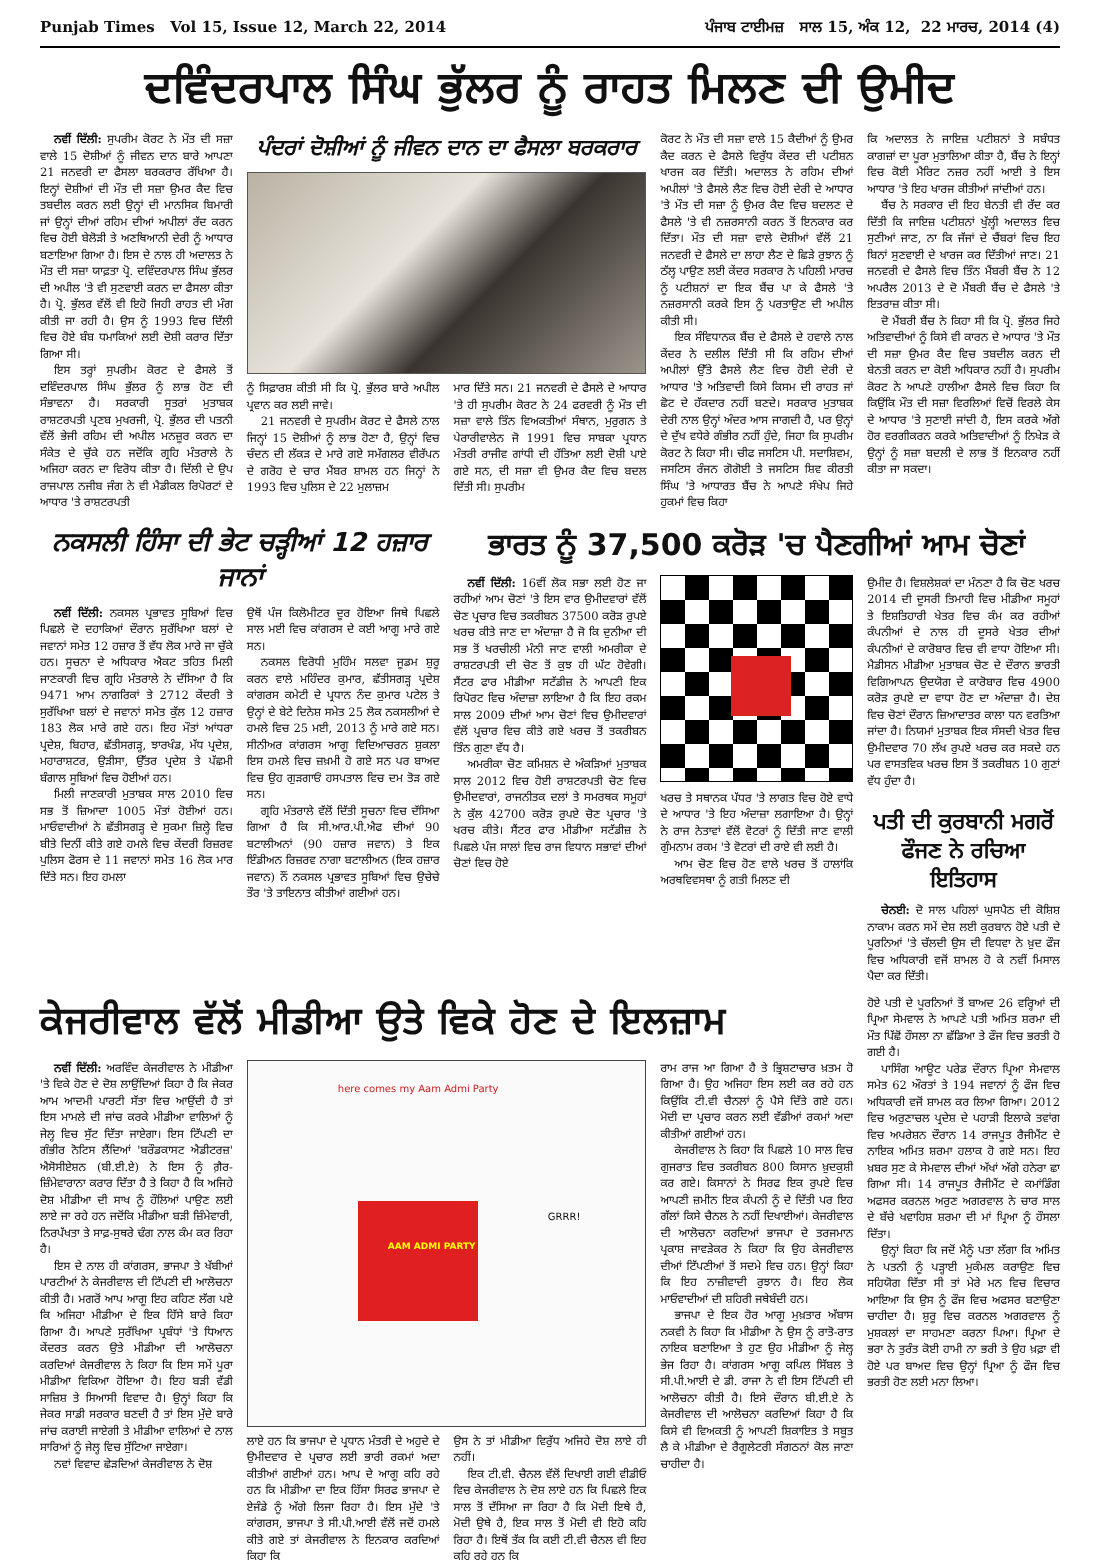Punjab Times Vol 15, Issue 12, March 22, 2014 ਪੰਜਾਬ ਟਾਈਮਜ਼ ਸਾਲ 15, ਅੰਕ 12, 22 ਮਾਰਚ, 2014 (4)
ਦਵਿੰਦਰਪਾਲ ਸਿੰਘ ਭੁੱਲਰ ਨੂੰ ਰਾਹਤ ਮਿਲਣ ਦੀ ਉਮੀਦ
ਨਵੀਂ ਦਿੱਲੀ: ਸੁਪਰੀਮ ਕੋਰਟ ਨੇ ਮੌਤ ਦੀ ਸਜ਼ਾ ਵਾਲੇ 15 ਦੋਸ਼ੀਆਂ ਨੂੰ ਜੀਵਨ ਦਾਨ ਬਾਰੇ ਆਪਣਾ 21 ਜਨਵਰੀ ਦਾ ਫੈਸਲਾ ਬਰਕਰਾਰ ਰੱਖਿਆ ਹੈ। ਇਨ੍ਹਾਂ ਦੋਸ਼ੀਆਂ ਦੀ ਮੌਤ ਦੀ ਸਜ਼ਾ ਉਮਰ ਕੈਦ ਵਿਚ ਤਬਦੀਲ ਕਰਨ ਲਈ ਉਨ੍ਹਾਂ ਦੀ ਮਾਨਸਿਕ ਬਿਮਾਰੀ ਜਾਂ ਉਨ੍ਹਾਂ ਦੀਆਂ ਰਹਿਮ ਦੀਆਂ ਅਪੀਲਾਂ ਰੱਦ ਕਰਨ ਵਿਚ ਹੋਈ ਬੇਲੋੜੀ ਤੇ ਅਣਥਿਆਨੀ ਦੇਰੀ ਨੂੰ ਆਧਾਰ ਬਣਾਇਆ ਗਿਆ ਹੈ। ਇਸ ਦੇ ਨਾਲ ਹੀ ਅਦਾਲਤ ਨੇ ਮੌਤ ਦੀ ਸਜ਼ਾ ਯਾਫ਼ਤਾ ਪ੍ਰੋ. ਦਵਿੰਦਰਪਾਲ ਸਿੰਘ ਭੁੱਲਰ ਦੀ ਅਪੀਲ 'ਤੇ ਵੀ ਸੁਣਵਾਈ ਕਰਨ ਦਾ ਫੈਸਲਾ ਕੀਤਾ ਹੈ। ਪ੍ਰੋ. ਭੁੱਲਰ ਵੱਲੋਂ ਵੀ ਇਹੋ ਜਿਹੀ ਰਾਹਤ ਦੀ ਮੰਗ ਕੀਤੀ ਜਾ ਰਹੀ ਹੈ। ਉਸ ਨੂੰ 1993 ਵਿਚ ਦਿੱਲੀ ਵਿਚ ਹੋਏ ਬੰਬ ਧਮਾਕਿਆਂ ਲਈ ਦੋਸ਼ੀ ਕਰਾਰ ਦਿੱਤਾ ਗਿਆ ਸੀ।
ਇਸ ਤਰ੍ਹਾਂ ਸੁਪਰੀਮ ਕੋਰਟ ਦੇ ਫੈਸਲੇ ਤੋਂ ਦਵਿੰਦਰਪਾਲ ਸਿੰਘ ਭੁੱਲਰ ਨੂੰ ਲਾਭ ਹੋਣ ਦੀ ਸੰਭਾਵਨਾ ਹੈ। ਸਰਕਾਰੀ ਸੂਤਰਾਂ ਮੁਤਾਬਕ ਰਾਸ਼ਟਰਪਤੀ ਪ੍ਰਣਬ ਮੁਖਰਜੀ, ਪ੍ਰੋ. ਭੁੱਲਰ ਦੀ ਪਤਨੀ ਵੱਲੋਂ ਭੇਜੀ ਰਹਿਮ ਦੀ ਅਪੀਲ ਮਨਜ਼ੂਰ ਕਰਨ ਦਾ ਸੰਕੇਤ ਦੇ ਚੁੱਕੇ ਹਨ ਜਦੋਂਕਿ ਗ੍ਰਹਿ ਮੰਤਰਾਲੇ ਨੇ ਅਜਿਹਾ ਕਰਨ ਦਾ ਵਿਰੋਧ ਕੀਤਾ ਹੈ। ਦਿੱਲੀ ਦੇ ਉਪ ਰਾਜਪਾਲ ਨਜੀਬ ਜੰਗ ਨੇ ਵੀ ਮੈਡੀਕਲ ਰਿਪੋਰਟਾਂ ਦੇ ਆਧਾਰ 'ਤੇ ਰਾਸ਼ਟਰਪਤੀ
ਪੰਦਰਾਂ ਦੋਸ਼ੀਆਂ ਨੂੰ ਜੀਵਨ ਦਾਨ ਦਾ ਫੈਸਲਾ ਬਰਕਰਾਰ
ਨੂੰ ਸਿਫ਼ਾਰਸ਼ ਕੀਤੀ ਸੀ ਕਿ ਪ੍ਰੋ. ਭੁੱਲਰ ਬਾਰੇ ਅਪੀਲ ਪ੍ਰਵਾਨ ਕਰ ਲਈ ਜਾਵੇ।
21 ਜਨਵਰੀ ਦੇ ਸੁਪਰੀਮ ਕੋਰਟ ਦੇ ਫੈਸਲੇ ਨਾਲ ਜਿਨ੍ਹਾਂ 15 ਦੋਸ਼ੀਆਂ ਨੂੰ ਲਾਭ ਹੋਣਾ ਹੈ, ਉਨ੍ਹਾਂ ਵਿਚ ਚੰਦਨ ਦੀ ਲੱਕੜ ਦੇ ਮਾਰੇ ਗਏ ਸਮੱਗਲਰ ਵੀਰੱਪਨ ਦੇ ਗਰੋਹ ਦੇ ਚਾਰ ਮੈਂਬਰ ਸ਼ਾਮਲ ਹਨ ਜਿਨ੍ਹਾਂ ਨੇ 1993 ਵਿਚ ਪੁਲਿਸ ਦੇ 22 ਮੁਲਾਜ਼ਮ
ਮਾਰ ਦਿੱਤੇ ਸਨ। 21 ਜਨਵਰੀ ਦੇ ਫੈਸਲੇ ਦੇ ਆਧਾਰ 'ਤੇ ਹੀ ਸੁਪਰੀਮ ਕੋਰਟ ਨੇ 24 ਫਰਵਰੀ ਨੂੰ ਮੌਤ ਦੀ ਸਜ਼ਾ ਵਾਲੇ ਤਿੰਨ ਵਿਅਕਤੀਆਂ ਸੰਥਾਨ, ਮੁਰੁਗਨ ਤੇ ਪੇਰਾਰੀਵਾਲੇਨ ਜੋ 1991 ਵਿਚ ਸਾਬਕਾ ਪ੍ਰਧਾਨ ਮੰਤਰੀ ਰਾਜੀਵ ਗਾਂਧੀ ਦੀ ਹੱਤਿਆ ਲਈ ਦੋਸ਼ੀ ਪਾਏ ਗਏ ਸਨ, ਦੀ ਸਜ਼ਾ ਵੀ ਉਮਰ ਕੈਦ ਵਿਚ ਬਦਲ ਦਿੱਤੀ ਸੀ। ਸੁਪਰੀਮ
ਕੋਰਟ ਨੇ ਮੌਤ ਦੀ ਸਜ਼ਾ ਵਾਲੇ 15 ਕੈਦੀਆਂ ਨੂੰ ਉਮਰ ਕੈਦ ਕਰਨ ਦੇ ਫੈਸਲੇ ਵਿਰੁੱਧ ਕੇਂਦਰ ਦੀ ਪਟੀਸ਼ਨ ਖਾਰਜ ਕਰ ਦਿੱਤੀ। ਅਦਾਲਤ ਨੇ ਰਹਿਮ ਦੀਆਂ ਅਪੀਲਾਂ 'ਤੇ ਫੈਸਲੇ ਲੈਣ ਵਿਚ ਹੋਈ ਦੇਰੀ ਦੇ ਆਧਾਰ 'ਤੇ ਮੌਤ ਦੀ ਸਜ਼ਾ ਨੂੰ ਉਮਰ ਕੈਦ ਵਿਚ ਬਦਲਣ ਦੇ ਫੈਸਲੇ 'ਤੇ ਵੀ ਨਜ਼ਰਸਾਨੀ ਕਰਨ ਤੋਂ ਇਨਕਾਰ ਕਰ ਦਿੱਤਾ। ਮੌਤ ਦੀ ਸਜ਼ਾ ਵਾਲੇ ਦੋਸ਼ੀਆਂ ਵੱਲੋਂ 21 ਜਨਵਰੀ ਦੇ ਫੈਸਲੇ ਦਾ ਲਾਹਾ ਲੈਣ ਦੇ ਛਿੜੇ ਰੁਝਾਨ ਨੂੰ ਠੱਲ੍ਹ ਪਾਉਣ ਲਈ ਕੇਂਦਰ ਸਰਕਾਰ ਨੇ ਪਹਿਲੀ ਮਾਰਚ ਨੂੰ ਪਟੀਸ਼ਨਾਂ ਦਾ ਇਕ ਬੈਂਚ ਪਾ ਕੇ ਫੈਸਲੇ 'ਤੇ ਨਜ਼ਰਸਾਨੀ ਕਰਕੇ ਇਸ ਨੂੰ ਪਰਤਾਉਣ ਦੀ ਅਪੀਲ ਕੀਤੀ ਸੀ।
ਇਕ ਸੰਵਿਧਾਨਕ ਬੈਂਚ ਦੇ ਫੈਸਲੇ ਦੇ ਹਵਾਲੇ ਨਾਲ ਕੇਂਦਰ ਨੇ ਦਲੀਲ ਦਿੱਤੀ ਸੀ ਕਿ ਰਹਿਮ ਦੀਆਂ ਅਪੀਲਾਂ ਉੱਤੇ ਫੈਸਲੇ ਲੈਣ ਵਿਚ ਹੋਈ ਦੇਰੀ ਦੇ ਆਧਾਰ 'ਤੇ ਅਤਿਵਾਦੀ ਕਿਸੇ ਕਿਸਮ ਦੀ ਰਾਹਤ ਜਾਂ ਛੋਟ ਦੇ ਹੱਕਦਾਰ ਨਹੀਂ ਬਣਦੇ। ਸਰਕਾਰ ਮੁਤਾਬਕ ਦੇਰੀ ਨਾਲ ਉਨ੍ਹਾਂ ਅੰਦਰ ਆਸ ਜਾਗਦੀ ਹੈ, ਪਰ ਉਨ੍ਹਾਂ ਦੇ ਦੁੱਖ ਵਧੇਰੇ ਗੰਭੀਰ ਨਹੀਂ ਹੁੰਦੇ, ਜਿਹਾ ਕਿ ਸੁਪਰੀਮ ਕੋਰਟ ਨੇ ਕਿਹਾ ਸੀ। ਚੀਫ ਜਸਟਿਸ ਪੀ. ਸਦਾਸ਼ਿਵਮ, ਜਸਟਿਸ ਰੰਜਨ ਗੋਗੋਈ ਤੇ ਜਸਟਿਸ ਸ਼ਿਵ ਕੀਰਤੀ ਸਿੰਘ 'ਤੇ ਆਧਾਰਤ ਬੈਂਚ ਨੇ ਆਪਣੇ ਸੰਖੇਪ ਜਿਹੇ ਹੁਕਮਾਂ ਵਿਚ ਕਿਹਾ
ਕਿ ਅਦਾਲਤ ਨੇ ਜਾਇਜ਼ ਪਟੀਸ਼ਨਾਂ ਤੇ ਸਬੰਧਤ ਕਾਗਜ਼ਾਂ ਦਾ ਪੂਰਾ ਮੁਤਾਲਿਆ ਕੀਤਾ ਹੈ, ਬੈਂਚ ਨੇ ਇਨ੍ਹਾਂ ਵਿਚ ਕੋਈ ਮੈਰਿਟ ਨਜ਼ਰ ਨਹੀਂ ਆਈ ਤੇ ਇਸ ਆਧਾਰ 'ਤੇ ਇਹ ਖਾਰਜ ਕੀਤੀਆਂ ਜਾਂਦੀਆਂ ਹਨ।
ਬੈਂਚ ਨੇ ਸਰਕਾਰ ਦੀ ਇਹ ਬੇਨਤੀ ਵੀ ਰੱਦ ਕਰ ਦਿੱਤੀ ਕਿ ਜਾਇਜ਼ ਪਟੀਸ਼ਨਾਂ ਖੁੱਲ੍ਹੀ ਅਦਾਲਤ ਵਿਚ ਸੁਣੀਆਂ ਜਾਣ, ਨਾ ਕਿ ਜੱਜਾਂ ਦੇ ਚੈਂਬਰਾਂ ਵਿਚ ਇਹ ਬਿਨਾਂ ਸੁਣਵਾਈ ਦੇ ਖਾਰਜ ਕਰ ਦਿੱਤੀਆਂ ਜਾਣ। 21 ਜਨਵਰੀ ਦੇ ਫੈਸਲੇ ਵਿਚ ਤਿੰਨ ਮੈਂਬਰੀ ਬੈਂਚ ਨੇ 12 ਅਪਰੈਲ 2013 ਦੇ ਦੋ ਮੈਂਬਰੀ ਬੈਂਚ ਦੇ ਫੈਸਲੇ 'ਤੇ ਇਤਰਾਜ਼ ਕੀਤਾ ਸੀ।
ਦੋ ਮੈਂਬਰੀ ਬੈਂਚ ਨੇ ਕਿਹਾ ਸੀ ਕਿ ਪ੍ਰੋ. ਭੁੱਲਰ ਜਿਹੇ ਅਤਿਵਾਦੀਆਂ ਨੂੰ ਕਿਸੇ ਵੀ ਕਾਰਨ ਦੇ ਆਧਾਰ 'ਤੇ ਮੌਤ ਦੀ ਸਜ਼ਾ ਉਮਰ ਕੈਦ ਵਿਚ ਤਬਦੀਲ ਕਰਨ ਦੀ ਬੇਨਤੀ ਕਰਨ ਦਾ ਕੋਈ ਅਧਿਕਾਰ ਨਹੀਂ ਹੈ। ਸੁਪਰੀਮ ਕੋਰਟ ਨੇ ਆਪਣੇ ਹਾਲੀਆ ਫੈਸਲੇ ਵਿਚ ਕਿਹਾ ਕਿ ਕਿਉਂਕਿ ਮੌਤ ਦੀ ਸਜ਼ਾ ਵਿਰਲਿਆਂ ਵਿਚੋਂ ਵਿਰਲੇ ਕੇਸ ਦੇ ਆਧਾਰ 'ਤੇ ਸੁਣਾਈ ਜਾਂਦੀ ਹੈ, ਇਸ ਕਰਕੇ ਅੱਗੇ ਹੋਰ ਵਰਗੀਕਰਨ ਕਰਕੇ ਅਤਿਵਾਦੀਆਂ ਨੂੰ ਨਿਖੇੜ ਕੇ ਉਨ੍ਹਾਂ ਨੂੰ ਸਜ਼ਾ ਬਦਲੀ ਦੇ ਲਾਭ ਤੋਂ ਇਨਕਾਰ ਨਹੀਂ ਕੀਤਾ ਜਾ ਸਕਦਾ।
ਨਕਸਲੀ ਹਿੰਸਾ ਦੀ ਭੇਟ ਚੜ੍ਹੀਆਂ 12 ਹਜ਼ਾਰ ਜਾਨਾਂ
ਨਵੀਂ ਦਿੱਲੀ: ਨਕਸਲ ਪ੍ਰਭਾਵਤ ਸੂਬਿਆਂ ਵਿਚ ਪਿਛਲੇ ਦੋ ਦਹਾਕਿਆਂ ਦੌਰਾਨ ਸੁਰੱਖਿਆ ਬਲਾਂ ਦੇ ਜਵਾਨਾਂ ਸਮੇਤ 12 ਹਜ਼ਾਰ ਤੋਂ ਵੱਧ ਲੋਕ ਮਾਰੇ ਜਾ ਚੁੱਕੇ ਹਨ। ਸੂਚਨਾ ਦੇ ਅਧਿਕਾਰ ਐਕਟ ਤਹਿਤ ਮਿਲੀ ਜਾਣਕਾਰੀ ਵਿਚ ਗ੍ਰਹਿ ਮੰਤਰਾਲੇ ਨੇ ਦੱਸਿਆ ਹੈ ਕਿ 9471 ਆਮ ਨਾਗਰਿਕਾਂ ਤੇ 2712 ਕੇਂਦਰੀ ਤੇ ਸੁਰੱਖਿਆ ਬਲਾਂ ਦੇ ਜਵਾਨਾਂ ਸਮੇਤ ਕੁੱਲ 12 ਹਜ਼ਾਰ 183 ਲੋਕ ਮਾਰੇ ਗਏ ਹਨ। ਇਹ ਮੌਤਾਂ ਆਂਧਰਾ ਪ੍ਰਦੇਸ਼, ਬਿਹਾਰ, ਛੱਤੀਸਗੜ੍ਹ, ਝਾਰਖੰਡ, ਮੱਧ ਪ੍ਰਦੇਸ਼, ਮਹਾਰਾਸ਼ਟਰ, ਉੜੀਸਾ, ਉੱਤਰ ਪ੍ਰਦੇਸ਼ ਤੇ ਪੱਛਮੀ ਬੰਗਾਲ ਸੂਬਿਆਂ ਵਿਚ ਹੋਈਆਂ ਹਨ।
ਮਿਲੀ ਜਾਣਕਾਰੀ ਮੁਤਾਬਕ ਸਾਲ 2010 ਵਿਚ ਸਭ ਤੋਂ ਜ਼ਿਆਦਾ 1005 ਮੌਤਾਂ ਹੋਈਆਂ ਹਨ। ਮਾਓਵਾਦੀਆਂ ਨੇ ਛੱਤੀਸਗੜ੍ਹ ਦੇ ਸੁਕਮਾ ਜ਼ਿਲ੍ਹੇ ਵਿਚ ਬੀਤੇ ਦਿਨੀਂ ਕੀਤੇ ਗਏ ਹਮਲੇ ਵਿਚ ਕੇਂਦਰੀ ਰਿਜ਼ਰਵ ਪੁਲਿਸ ਫੋਰਸ ਦੇ 11 ਜਵਾਨਾਂ ਸਮੇਤ 16 ਲੋਕ ਮਾਰ ਦਿੱਤੇ ਸਨ। ਇਹ ਹਮਲਾ
ਉਥੋਂ ਪੰਜ ਕਿਲੋਮੀਟਰ ਦੂਰ ਹੋਇਆ ਜਿਥੇ ਪਿਛਲੇ ਸਾਲ ਮਈ ਵਿਚ ਕਾਂਗਰਸ ਦੇ ਕਈ ਆਗੂ ਮਾਰੇ ਗਏ ਸਨ।
ਨਕਸਲ ਵਿਰੋਧੀ ਮੁਹਿੰਮ ਸਲਵਾ ਜੂਡਮ ਸ਼ੁਰੂ ਕਰਨ ਵਾਲੇ ਮਹਿੰਦਰ ਕੁਮਾਰ, ਛੱਤੀਸਗੜ੍ਹ ਪ੍ਰਦੇਸ਼ ਕਾਂਗਰਸ ਕਮੇਟੀ ਦੇ ਪ੍ਰਧਾਨ ਨੰਦ ਕੁਮਾਰ ਪਟੇਲ ਤੇ ਉਨ੍ਹਾਂ ਦੇ ਬੇਟੇ ਦਿਨੇਸ਼ ਸਮੇਤ 25 ਲੋਕ ਨਕਸਲੀਆਂ ਦੇ ਹਮਲੇ ਵਿਚ 25 ਮਈ, 2013 ਨੂੰ ਮਾਰੇ ਗਏ ਸਨ। ਸੀਨੀਅਰ ਕਾਂਗਰਸ ਆਗੂ ਵਿਦਿਆਚਰਨ ਸ਼ੁਕਲਾ ਇਸ ਹਮਲੇ ਵਿਚ ਜ਼ਖ਼ਮੀ ਹੋ ਗਏ ਸਨ ਪਰ ਬਾਅਦ ਵਿਚ ਉਹ ਗੁੜਗਾਓਂ ਹਸਪਤਾਲ ਵਿਚ ਦਮ ਤੋੜ ਗਏ ਸਨ।
ਗ੍ਰਹਿ ਮੰਤਰਾਲੇ ਵੱਲੋਂ ਦਿੱਤੀ ਸੂਚਨਾ ਵਿਚ ਦੱਸਿਆ ਗਿਆ ਹੈ ਕਿ ਸੀ.ਆਰ.ਪੀ.ਐਫ ਦੀਆਂ 90 ਬਟਾਲੀਅਨਾਂ (90 ਹਜ਼ਾਰ ਜਵਾਨ) ਤੇ ਇਕ ਇੰਡੀਅਨ ਰਿਜ਼ਰਵ ਨਾਗਾ ਬਟਾਲੀਅਨ (ਇਕ ਹਜ਼ਾਰ ਜਵਾਨ) ਨੌਂ ਨਕਸਲ ਪ੍ਰਭਾਵਤ ਸੂਬਿਆਂ ਵਿਚ ਉਚੇਚੇ ਤੌਰ 'ਤੇ ਤਾਇਨਾਤ ਕੀਤੀਆਂ ਗਈਆਂ ਹਨ।
ਭਾਰਤ ਨੂੰ 37,500 ਕਰੋੜ 'ਚ ਪੈਣਗੀਆਂ ਆਮ ਚੋਣਾਂ
ਨਵੀਂ ਦਿੱਲੀ: 16ਵੀਂ ਲੋਕ ਸਭਾ ਲਈ ਹੋਣ ਜਾ ਰਹੀਆਂ ਆਮ ਚੋਣਾਂ 'ਤੇ ਇਸ ਵਾਰ ਉਮੀਦਵਾਰਾਂ ਵੱਲੋਂ ਚੋਣ ਪ੍ਰਚਾਰ ਵਿਚ ਤਕਰੀਬਨ 37500 ਕਰੋੜ ਰੁਪਏ ਖਰਚ ਕੀਤੇ ਜਾਣ ਦਾ ਅੰਦਾਜ਼ਾ ਹੈ ਜੋ ਕਿ ਦੁਨੀਆ ਦੀ ਸਭ ਤੋਂ ਖਰਚੀਲੀ ਮੰਨੀ ਜਾਣ ਵਾਲੀ ਅਮਰੀਕਾ ਦੇ ਰਾਸ਼ਟਰਪਤੀ ਦੀ ਚੋਣ ਤੋਂ ਕੁਝ ਹੀ ਘੱਟ ਹੋਵੇਗੀ। ਸੈਂਟਰ ਫਾਰ ਮੀਡੀਆ ਸਟੱਡੀਜ਼ ਨੇ ਆਪਣੀ ਇਕ ਰਿਪੋਰਟ ਵਿਚ ਅੰਦਾਜ਼ਾ ਲਾਇਆ ਹੈ ਕਿ ਇਹ ਰਕਮ ਸਾਲ 2009 ਦੀਆਂ ਆਮ ਚੋਣਾਂ ਵਿਚ ਉਮੀਦਵਾਰਾਂ ਵੱਲੋਂ ਪ੍ਰਚਾਰ ਵਿਚ ਕੀਤੇ ਗਏ ਖਰਚ ਤੋਂ ਤਕਰੀਬਨ ਤਿੰਨ ਗੁਣਾ ਵੱਧ ਹੈ।
ਅਮਰੀਕਾ ਚੋਣ ਕਮਿਸ਼ਨ ਦੇ ਅੰਕੜਿਆਂ ਮੁਤਾਬਕ ਸਾਲ 2012 ਵਿਚ ਹੋਈ ਰਾਸ਼ਟਰਪਤੀ ਚੋਣ ਵਿਚ ਉਮੀਦਵਾਰਾਂ, ਰਾਜਨੀਤਕ ਦਲਾਂ ਤੇ ਸਮਰਥਕ ਸਮੂਹਾਂ ਨੇ ਕੁੱਲ 42700 ਕਰੋੜ ਰੁਪਏ ਚੋਣ ਪ੍ਰਚਾਰ 'ਤੇ ਖਰਚ ਕੀਤੇ। ਸੈਂਟਰ ਫਾਰ ਮੀਡੀਆ ਸਟੱਡੀਜ਼ ਨੇ ਪਿਛਲੇ ਪੰਜ ਸਾਲਾਂ ਵਿਚ ਰਾਜ ਵਿਧਾਨ ਸਭਾਵਾਂ ਦੀਆਂ ਚੋਣਾਂ ਵਿਚ ਹੋਏ
ਖਰਚ ਤੇ ਸਥਾਨਕ ਪੱਧਰ 'ਤੇ ਲਾਗਤ ਵਿਚ ਹੋਏ ਵਾਧੇ ਦੇ ਆਧਾਰ 'ਤੇ ਇਹ ਅੰਦਾਜ਼ਾ ਲਗਾਇਆ ਹੈ। ਉਨ੍ਹਾਂ ਨੇ ਰਾਜ ਨੇਤਾਵਾਂ ਵੱਲੋਂ ਵੋਟਰਾਂ ਨੂੰ ਦਿੱਤੀ ਜਾਣ ਵਾਲੀ ਗੁੰਮਨਾਮ ਰਕਮ 'ਤੇ ਵੋਟਰਾਂ ਦੀ ਰਾਏ ਵੀ ਲਈ ਹੈ।
ਆਮ ਚੋਣ ਵਿਚ ਹੋਣ ਵਾਲੇ ਖਰਚ ਤੋਂ ਹਾਲਾਂਕਿ ਅਰਥਵਿਵਸਥਾ ਨੂੰ ਗਤੀ ਮਿਲਣ ਦੀ
ਉਮੀਦ ਹੈ। ਵਿਸ਼ਲੇਸ਼ਕਾਂ ਦਾ ਮੰਨਣਾ ਹੈ ਕਿ ਚੋਣ ਖਰਚ 2014 ਦੀ ਦੂਸਰੀ ਤਿਮਾਹੀ ਵਿਚ ਮੀਡੀਆ ਸਮੂਹਾਂ ਤੇ ਇਸ਼ਤਿਹਾਰੀ ਖੇਤਰ ਵਿਚ ਕੰਮ ਕਰ ਰਹੀਆਂ ਕੰਪਨੀਆਂ ਦੇ ਨਾਲ ਹੀ ਦੂਸਰੇ ਖੇਤਰ ਦੀਆਂ ਕੰਪਨੀਆਂ ਦੇ ਕਾਰੋਬਾਰ ਵਿਚ ਵੀ ਵਾਧਾ ਹੋਇਆ ਸੀ। ਮੈਡੀਸਨ ਮੀਡੀਆ ਮੁਤਾਬਕ ਚੋਣ ਦੇ ਦੌਰਾਨ ਭਾਰਤੀ ਵਿਗਿਆਪਨ ਉਦਯੋਗ ਦੇ ਕਾਰੋਬਾਰ ਵਿਚ 4900 ਕਰੋੜ ਰੁਪਏ ਦਾ ਵਾਧਾ ਹੋਣ ਦਾ ਅੰਦਾਜ਼ਾ ਹੈ। ਦੇਸ਼ ਵਿਚ ਚੋਣਾਂ ਦੌਰਾਨ ਜ਼ਿਆਦਾਤਰ ਕਾਲਾ ਧਨ ਵਰਤਿਆ ਜਾਂਦਾ ਹੈ। ਨਿਯਮਾਂ ਮੁਤਾਬਕ ਇਕ ਸੰਸਦੀ ਖੇਤਰ ਵਿਚ ਉਮੀਦਵਾਰ 70 ਲੱਖ ਰੁਪਏ ਖਰਚ ਕਰ ਸਕਦੇ ਹਨ ਪਰ ਵਾਸਤਵਿਕ ਖਰਚ ਇਸ ਤੋਂ ਤਕਰੀਬਨ 10 ਗੁਣਾਂ ਵੱਧ ਹੁੰਦਾ ਹੈ।
ਪਤੀ ਦੀ ਕੁਰਬਾਨੀ ਮਗਰੋਂ ਫੌਜਣ ਨੇ ਰਚਿਆ ਇਤਿਹਾਸ
ਚੇਨਈ: ਦੋ ਸਾਲ ਪਹਿਲਾਂ ਘੁਸਪੈਠ ਦੀ ਕੋਸ਼ਿਸ਼ ਨਾਕਾਮ ਕਰਨ ਸਮੇਂ ਦੇਸ਼ ਲਈ ਕੁਰਬਾਨ ਹੋਏ ਪਤੀ ਦੇ ਪੂਰਨਿਆਂ 'ਤੇ ਚੱਲਦੀ ਉਸ ਦੀ ਵਿਧਵਾ ਨੇ ਖ਼ੁਦ ਫੌਜ ਵਿਚ ਅਧਿਕਾਰੀ ਵਜੋਂ ਸ਼ਾਮਲ ਹੋ ਕੇ ਨਵੀਂ ਮਿਸਾਲ ਪੈਦਾ ਕਰ ਦਿੱਤੀ।
ਕੇਜਰੀਵਾਲ ਵੱਲੋਂ ਮੀਡੀਆ ਉਤੇ ਵਿਕੇ ਹੋਣ ਦੇ ਇਲਜ਼ਾਮ
ਨਵੀਂ ਦਿੱਲੀ: ਅਰਵਿੰਦ ਕੇਜਰੀਵਾਲ ਨੇ ਮੀਡੀਆ 'ਤੇ ਵਿਕੇ ਹੋਣ ਦੇ ਦੋਸ਼ ਲਾਉਂਦਿਆਂ ਕਿਹਾ ਹੈ ਕਿ ਜੇਕਰ ਆਮ ਆਦਮੀ ਪਾਰਟੀ ਸੱਤਾ ਵਿਚ ਆਉਂਦੀ ਹੈ ਤਾਂ ਇਸ ਮਾਮਲੇ ਦੀ ਜਾਂਚ ਕਰਕੇ ਮੀਡੀਆ ਵਾਲਿਆਂ ਨੂੰ ਜੇਲ੍ਹ ਵਿਚ ਸੁੱਟ ਦਿੱਤਾ ਜਾਏਗਾ। ਇਸ ਟਿੱਪਣੀ ਦਾ ਗੰਭੀਰ ਨੋਟਿਸ ਲੈਂਦਿਆਂ 'ਬਰੌਡਕਾਸਟ ਐਡੀਟਰਜ਼' ਐਸੋਸੀਏਸ਼ਨ (ਬੀ.ਈ.ਏ) ਨੇ ਇਸ ਨੂੰ ਗ਼ੈਰ-ਜ਼ਿੰਮੇਵਾਰਾਨਾ ਕਰਾਰ ਦਿੱਤਾ ਹੈ ਤੇ ਕਿਹਾ ਹੈ ਕਿ ਅਜਿਹੇ ਦੋਸ਼ ਮੀਡੀਆ ਦੀ ਸਾਖ ਨੂੰ ਹੌਲਿਆਂ ਪਾਉਣ ਲਈ ਲਾਏ ਜਾ ਰਹੇ ਹਨ ਜਦੋਂਕਿ ਮੀਡੀਆ ਬੜੀ ਜ਼ਿੰਮੇਵਾਰੀ, ਨਿਰਪੱਖਤਾ ਤੇ ਸਾਫ਼-ਸੁਥਰੇ ਢੰਗ ਨਾਲ ਕੰਮ ਕਰ ਰਿਹਾ ਹੈ।
ਇਸ ਦੇ ਨਾਲ ਹੀ ਕਾਂਗਰਸ, ਭਾਜਪਾ ਤੇ ਖੱਬੀਆਂ ਪਾਰਟੀਆਂ ਨੇ ਕੇਜਰੀਵਾਲ ਦੀ ਟਿੱਪਣੀ ਦੀ ਆਲੋਚਨਾ ਕੀਤੀ ਹੈ। ਮਗਰੋਂ ਆਪ ਆਗੂ ਇਹ ਕਹਿਣ ਲੱਗ ਪਏ ਕਿ ਅਜਿਹਾ ਮੀਡੀਆ ਦੇ ਇਕ ਹਿੱਸੇ ਬਾਰੇ ਕਿਹਾ ਗਿਆ ਹੈ। ਆਪਣੇ ਸੁਰੱਖਿਆ ਪ੍ਰਬੰਧਾਂ 'ਤੇ ਧਿਆਨ ਕੇਂਦਰਤ ਕਰਨ ਉਤੇ ਮੀਡੀਆ ਦੀ ਆਲੋਚਨਾ ਕਰਦਿਆਂ ਕੇਜਰੀਵਾਲ ਨੇ ਕਿਹਾ ਕਿ ਇਸ ਸਮੇਂ ਪੂਰਾ ਮੀਡੀਆ ਵਿਕਿਆ ਹੋਇਆ ਹੈ। ਇਹ ਬੜੀ ਵੱਡੀ ਸਾਜ਼ਿਸ਼ ਤੇ ਸਿਆਸੀ ਵਿਵਾਦ ਹੈ। ਉਨ੍ਹਾਂ ਕਿਹਾ ਕਿ ਜੇਕਰ ਸਾਡੀ ਸਰਕਾਰ ਬਣਦੀ ਹੈ ਤਾਂ ਇਸ ਮੁੱਦੇ ਬਾਰੇ ਜਾਂਚ ਕਰਾਈ ਜਾਏਗੀ ਤੇ ਮੀਡੀਆ ਵਾਲਿਆਂ ਦੇ ਨਾਲ ਸਾਰਿਆਂ ਨੂੰ ਜੇਲ੍ਹ ਵਿਚ ਸੁੱਟਿਆ ਜਾਏਗਾ।
ਨਵਾਂ ਵਿਵਾਦ ਛੇੜਦਿਆਂ ਕੇਜਰੀਵਾਲ ਨੇ ਦੋਸ਼
here comes my Aam Admi Party
AAM ADMI PARTY
GRRR!
ਲਾਏ ਹਨ ਕਿ ਭਾਜਪਾ ਦੇ ਪ੍ਰਧਾਨ ਮੰਤਰੀ ਦੇ ਅਹੁਦੇ ਦੇ ਉਮੀਦਵਾਰ ਦੇ ਪ੍ਰਚਾਰ ਲਈ ਭਾਰੀ ਰਕਮਾਂ ਅਦਾ ਕੀਤੀਆਂ ਗਈਆਂ ਹਨ। ਆਪ ਦੇ ਆਗੂ ਕਹਿ ਰਹੇ ਹਨ ਕਿ ਮੀਡੀਆ ਦਾ ਇਕ ਹਿੱਸਾ ਸਿਰਫ ਭਾਜਪਾ ਦੇ ਏਜੰਡੇ ਨੂੰ ਅੱਗੇ ਲਿਜਾ ਰਿਹਾ ਹੈ। ਇਸ ਮੁੱਦੇ 'ਤੇ ਕਾਂਗਰਸ, ਭਾਜਪਾ ਤੇ ਸੀ.ਪੀ.ਆਈ ਵੱਲੋਂ ਜਦੋਂ ਹਮਲੇ ਕੀਤੇ ਗਏ ਤਾਂ ਕੇਜਰੀਵਾਲ ਨੇ ਇਨਕਾਰ ਕਰਦਿਆਂ ਕਿਹਾ ਕਿ
ਉਸ ਨੇ ਤਾਂ ਮੀਡੀਆ ਵਿਰੁੱਧ ਅਜਿਹੇ ਦੋਸ਼ ਲਾਏ ਹੀ ਨਹੀਂ।
ਇਕ ਟੀ.ਵੀ. ਚੈਨਲ ਵੱਲੋਂ ਦਿਖਾਈ ਗਈ ਵੀਡੀਓ ਵਿਚ ਕੇਜਰੀਵਾਲ ਨੇ ਦੋਸ਼ ਲਾਏ ਹਨ ਕਿ ਪਿਛਲੇ ਇਕ ਸਾਲ ਤੋਂ ਦੱਸਿਆ ਜਾ ਰਿਹਾ ਹੈ ਕਿ ਮੋਦੀ ਇਥੇ ਹੈ, ਮੋਦੀ ਉਥੇ ਹੈ, ਇਕ ਸਾਲ ਤੋਂ ਮੋਦੀ ਵੀ ਇਹੋ ਕਹਿ ਰਿਹਾ ਹੈ। ਇਥੋਂ ਤੱਕ ਕਿ ਕਈ ਟੀ.ਵੀ ਚੈਨਲ ਵੀ ਇਹ ਕਹਿ ਰਹੇ ਹਨ ਕਿ
ਰਾਮ ਰਾਜ ਆ ਗਿਆ ਹੈ ਤੇ ਭ੍ਰਿਸ਼ਟਾਚਾਰ ਖ਼ਤਮ ਹੋ ਗਿਆ ਹੈ। ਉਹ ਅਜਿਹਾ ਇਸ ਲਈ ਕਰ ਰਹੇ ਹਨ ਕਿਉਂਕਿ ਟੀ.ਵੀ ਚੈਨਲਾਂ ਨੂੰ ਪੈਸੇ ਦਿੱਤੇ ਗਏ ਹਨ। ਮੋਦੀ ਦਾ ਪ੍ਰਚਾਰ ਕਰਨ ਲਈ ਵੱਡੀਆਂ ਰਕਮਾਂ ਅਦਾ ਕੀਤੀਆਂ ਗਈਆਂ ਹਨ।
ਕੇਜਰੀਵਾਲ ਨੇ ਕਿਹਾ ਕਿ ਪਿਛਲੇ 10 ਸਾਲ ਵਿਚ ਗੁਜਰਾਤ ਵਿਚ ਤਕਰੀਬਨ 800 ਕਿਸਾਨ ਖ਼ੁਦਕੁਸ਼ੀ ਕਰ ਗਏ। ਕਿਸਾਨਾਂ ਨੇ ਸਿਰਫ ਇਕ ਰੁਪਏ ਵਿਚ ਆਪਣੀ ਜ਼ਮੀਨ ਇਕ ਕੰਪਨੀ ਨੂੰ ਦੇ ਦਿੱਤੀ ਪਰ ਇਹ ਗੱਲਾਂ ਕਿਸੇ ਚੈਨਲ ਨੇ ਨਹੀਂ ਦਿਖਾਈਆਂ। ਕੇਜਰੀਵਾਲ ਦੀ ਆਲੋਚਨਾ ਕਰਦਿਆਂ ਭਾਜਪਾ ਦੇ ਤਰਜਮਾਨ ਪ੍ਰਕਾਸ਼ ਜਾਵੜੇਕਰ ਨੇ ਕਿਹਾ ਕਿ ਉਹ ਕੇਜਰੀਵਾਲ ਦੀਆਂ ਟਿੱਪਣੀਆਂ ਤੋਂ ਸਦਮੇ ਵਿਚ ਹਨ। ਉਨ੍ਹਾਂ ਕਿਹਾ ਕਿ ਇਹ ਨਾਜ਼ੀਵਾਦੀ ਰੁਝਾਨ ਹੈ। ਇਹ ਲੋਕ ਮਾਓਵਾਦੀਆਂ ਦੀ ਸ਼ਹਿਰੀ ਜਥੇਬੰਦੀ ਹਨ।
ਭਾਜਪਾ ਦੇ ਇਕ ਹੋਰ ਆਗੂ ਮੁਖ਼ਤਾਰ ਅੱਬਾਸ ਨਕਵੀ ਨੇ ਕਿਹਾ ਕਿ ਮੀਡੀਆ ਨੇ ਉਸ ਨੂੰ ਰਾਤੋ-ਰਾਤ ਨਾਇਕ ਬਣਾਇਆ ਤੇ ਹੁਣ ਉਹ ਮੀਡੀਆ ਨੂੰ ਜੇਲ੍ਹ ਭੇਜ ਰਿਹਾ ਹੈ। ਕਾਂਗਰਸ ਆਗੂ ਕਪਿਲ ਸਿੱਬਲ ਤੇ ਸੀ.ਪੀ.ਆਈ ਦੇ ਡੀ. ਰਾਜਾ ਨੇ ਵੀ ਇਸ ਟਿੱਪਣੀ ਦੀ ਆਲੋਚਨਾ ਕੀਤੀ ਹੈ। ਇਸੇ ਦੌਰਾਨ ਬੀ.ਈ.ਏ ਨੇ ਕੇਜਰੀਵਾਲ ਦੀ ਆਲੋਚਨਾ ਕਰਦਿਆਂ ਕਿਹਾ ਹੈ ਕਿ ਕਿਸੇ ਵੀ ਵਿਅਕਤੀ ਨੂੰ ਆਪਣੀ ਸ਼ਿਕਾਇਤ ਤੇ ਸਬੂਤ ਲੈ ਕੇ ਮੀਡੀਆ ਦੇ ਰੈਗੂਲੇਟਰੀ ਸੰਗਠਨਾਂ ਕੋਲ ਜਾਣਾ ਚਾਹੀਦਾ ਹੈ।
ਹੋਏ ਪਤੀ ਦੇ ਪੂਰਨਿਆਂ ਤੋਂ ਬਾਅਦ 26 ਵਰ੍ਹਿਆਂ ਦੀ ਪ੍ਰਿਆ ਸੇਮਵਾਲ ਨੇ ਆਪਣੇ ਪਤੀ ਅਮਿਤ ਸ਼ਰਮਾ ਦੀ ਮੌਤ ਪਿੱਛੋਂ ਹੌਸਲਾ ਨਾ ਛੱਡਿਆ ਤੇ ਫੌਜ ਵਿਚ ਭਰਤੀ ਹੋ ਗਈ ਹੈ।
ਪਾਸਿੰਗ ਆਊਟ ਪਰੇਡ ਦੌਰਾਨ ਪ੍ਰਿਆ ਸੇਮਵਾਲ ਸਮੇਤ 62 ਔਰਤਾਂ ਤੇ 194 ਜਵਾਨਾਂ ਨੂੰ ਫੌਜ ਵਿਚ ਅਧਿਕਾਰੀ ਵਜੋਂ ਸ਼ਾਮਲ ਕਰ ਲਿਆ ਗਿਆ। 2012 ਵਿਚ ਅਰੁਣਾਚਲ ਪ੍ਰਦੇਸ਼ ਦੇ ਪਹਾੜੀ ਇਲਾਕੇ ਤਵਾਂਗ ਵਿਚ ਅਪਰੇਸ਼ਨ ਦੌਰਾਨ 14 ਰਾਜਪੂਤ ਰੈਜੀਮੈਂਟ ਦੇ ਨਾਇਕ ਅਮਿਤ ਸ਼ਰਮਾ ਹਲਾਕ ਹੋ ਗਏ ਸਨ। ਇਹ ਖ਼ਬਰ ਸੁਣ ਕੇ ਸੇਮਵਾਲ ਦੀਆਂ ਅੱਖਾਂ ਅੱਗੇ ਹਨੇਰਾ ਛਾ ਗਿਆ ਸੀ। 14 ਰਾਜਪੂਤ ਰੈਜੀਮੈਂਟ ਦੇ ਕਮਾਂਡਿੰਗ ਅਫਸਰ ਕਰਨਲ ਅਰੁਣ ਅਗਰਵਾਲ ਨੇ ਚਾਰ ਸਾਲ ਦੇ ਬੱਚੇ ਖਵਾਹਿਸ਼ ਸ਼ਰਮਾ ਦੀ ਮਾਂ ਪ੍ਰਿਆ ਨੂੰ ਹੌਸਲਾ ਦਿੱਤਾ।
ਉਨ੍ਹਾਂ ਕਿਹਾ ਕਿ ਜਦੋਂ ਮੈਨੂੰ ਪਤਾ ਲੱਗਾ ਕਿ ਅਮਿਤ ਨੇ ਪਤਨੀ ਨੂੰ ਪੜ੍ਹਾਈ ਮੁਕੰਮਲ ਕਰਾਉਣ ਵਿਚ ਸਹਿਯੋਗ ਦਿੱਤਾ ਸੀ ਤਾਂ ਮੇਰੇ ਮਨ ਵਿਚ ਵਿਚਾਰ ਆਇਆ ਕਿ ਉਸ ਨੂੰ ਫੌਜ ਵਿਚ ਅਫਸਰ ਬਣਾਉਣਾ ਚਾਹੀਦਾ ਹੈ। ਸ਼ੁਰੂ ਵਿਚ ਕਰਨਲ ਅਗਰਵਾਲ ਨੂੰ ਮੁਸ਼ਕਲਾਂ ਦਾ ਸਾਹਮਣਾ ਕਰਨਾ ਪਿਆ। ਪ੍ਰਿਆ ਦੇ ਭਰਾ ਨੇ ਤੁਰੰਤ ਕੋਈ ਹਾਮੀ ਨਾ ਭਰੀ ਤੇ ਉਹ ਖ਼ਫ਼ਾ ਵੀ ਹੋਏ ਪਰ ਬਾਅਦ ਵਿਚ ਉਨ੍ਹਾਂ ਪ੍ਰਿਆ ਨੂੰ ਫੌਜ ਵਿਚ ਭਰਤੀ ਹੋਣ ਲਈ ਮਨਾ ਲਿਆ।